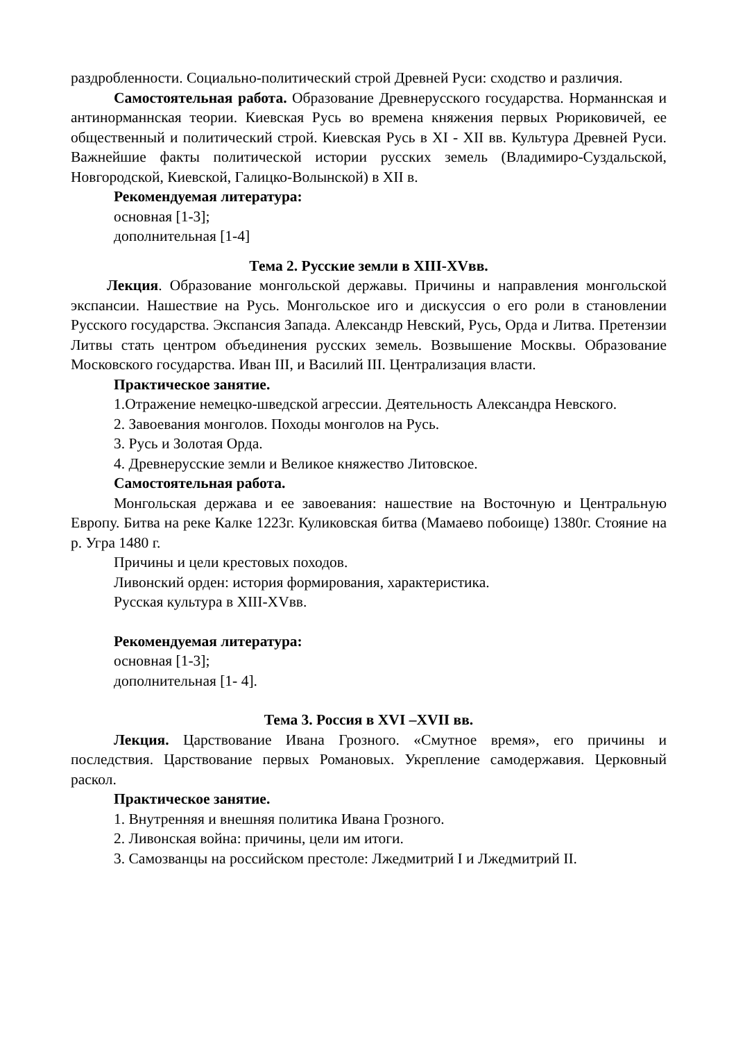раздробленности. Социально-политический строй Древней Руси: сходство и различия.
Самостоятельная работа. Образование Древнерусского государства. Норманнская и антинорманнская теории. Киевская Русь во времена княжения первых Рюриковичей, ее общественный и политический строй. Киевская Русь в XI - XII вв. Культура Древней Руси. Важнейшие факты политической истории русских земель (Владимиро-Суздальской, Новгородской, Киевской, Галицко-Волынской) в XII в.
Рекомендуемая литература:
основная [1-3];
дополнительная [1-4]
Тема 2. Русские земли в XIII-XVвв.
Лекция. Образование монгольской державы. Причины и направления монгольской экспансии. Нашествие на Русь. Монгольское иго и дискуссия о его роли в становлении Русского государства. Экспансия Запада. Александр Невский, Русь, Орда и Литва. Претензии Литвы стать центром объединения русских земель. Возвышение Москвы. Образование Московского государства. Иван III, и Василий III. Централизация власти.
Практическое занятие.
1.Отражение немецко-шведской агрессии. Деятельность Александра Невского.
2. Завоевания монголов. Походы монголов на Русь.
3. Русь и Золотая Орда.
4. Древнерусские земли и Великое княжество Литовское.
Самостоятельная работа.
Монгольская держава и ее завоевания: нашествие на Восточную и Центральную Европу. Битва на реке Калке 1223г. Куликовская битва (Мамаево побоище) 1380г. Стояние на р. Угра 1480 г.
Причины и цели крестовых походов.
Ливонский орден: история формирования, характеристика.
Русская культура в XIII-XVвв.
Рекомендуемая литература:
основная [1-3];
дополнительная [1- 4].
Тема 3. Россия в XVI –XVII вв.
Лекция. Царствование Ивана Грозного. «Смутное время», его причины и последствия. Царствование первых Романовых. Укрепление самодержавия. Церковный раскол.
Практическое занятие.
1. Внутренняя и внешняя политика Ивана Грозного.
2. Ливонская война: причины, цели им итоги.
3. Самозванцы на российском престоле: Лжедмитрий I и Лжедмитрий II.